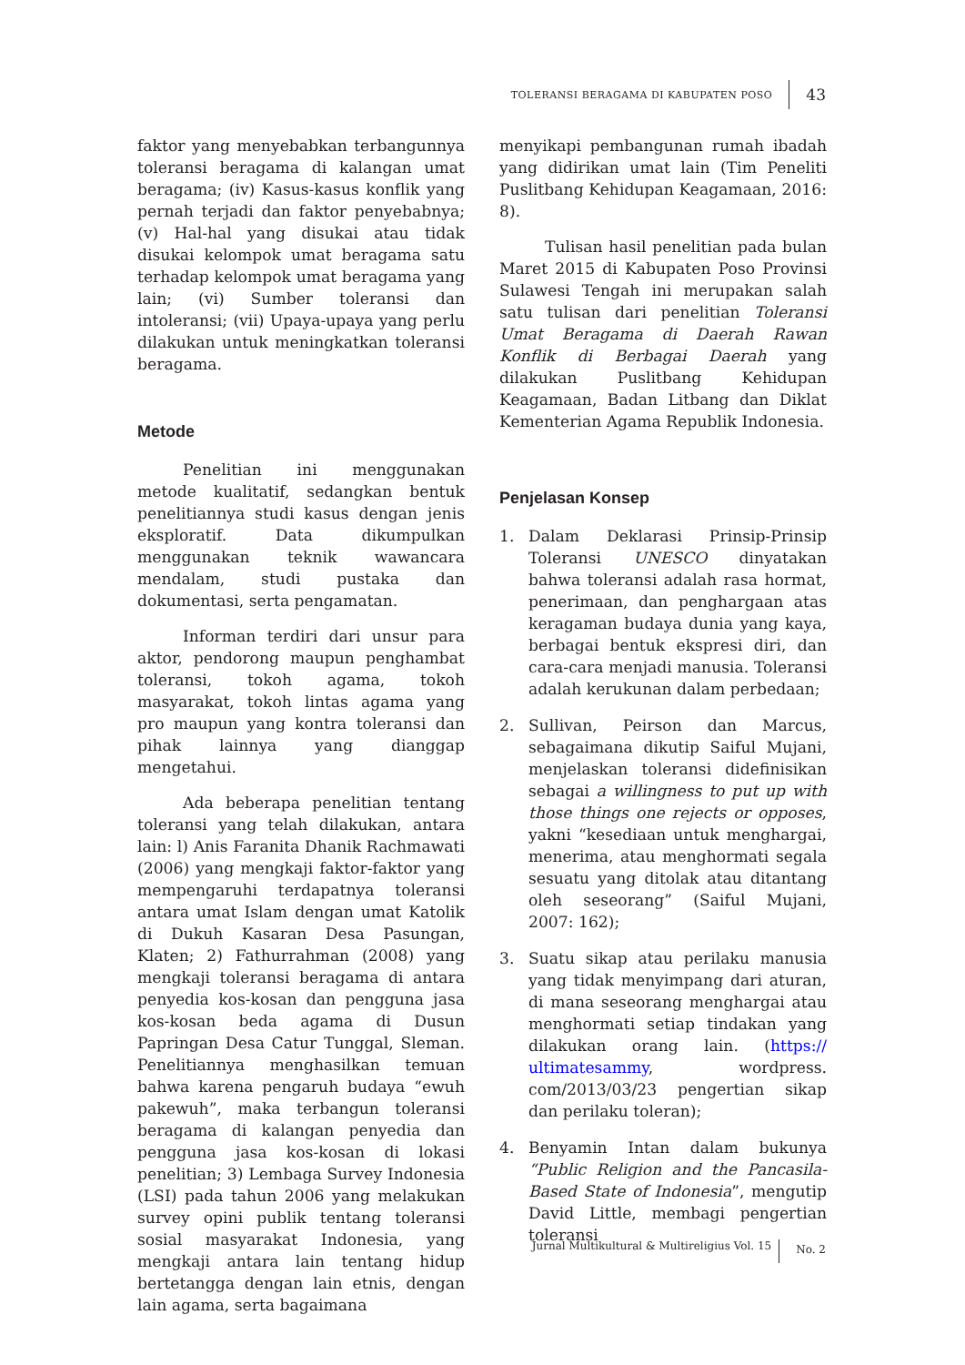TOLERANSI BERAGAMA DI KABUPATEN POSO 43
faktor yang menyebabkan terbangunnya toleransi beragama di kalangan umat beragama; (iv) Kasus-kasus konflik yang pernah terjadi dan faktor penyebabnya; (v) Hal-hal yang disukai atau tidak disukai kelompok umat beragama satu terhadap kelompok umat beragama yang lain; (vi) Sumber toleransi dan intoleransi; (vii) Upaya-upaya yang perlu dilakukan untuk meningkatkan toleransi beragama.
Metode
Penelitian ini menggunakan metode kualitatif, sedangkan bentuk penelitiannya studi kasus dengan jenis eksploratif. Data dikumpulkan menggunakan teknik wawancara mendalam, studi pustaka dan dokumentasi, serta pengamatan.
Informan terdiri dari unsur para aktor, pendorong maupun penghambat toleransi, tokoh agama, tokoh masyarakat, tokoh lintas agama yang pro maupun yang kontra toleransi dan pihak lainnya yang dianggap mengetahui.
Ada beberapa penelitian tentang toleransi yang telah dilakukan, antara lain: l) Anis Faranita Dhanik Rachmawati (2006) yang mengkaji faktor-faktor yang mempengaruhi terdapatnya toleransi antara umat Islam dengan umat Katolik di Dukuh Kasaran Desa Pasungan, Klaten; 2) Fathurrahman (2008) yang mengkaji toleransi beragama di antara penyedia kos-kosan dan pengguna jasa kos-kosan beda agama di Dusun Papringan Desa Catur Tunggal, Sleman. Penelitiannya menghasilkan temuan bahwa karena pengaruh budaya “ewuh pakewuh”, maka terbangun toleransi beragama di kalangan penyedia dan pengguna jasa kos-kosan di lokasi penelitian; 3) Lembaga Survey Indonesia (LSI) pada tahun 2006 yang melakukan survey opini publik tentang toleransi sosial masyarakat Indonesia, yang mengkaji antara lain tentang hidup bertetangga dengan lain etnis, dengan lain agama, serta bagaimana
menyikapi pembangunan rumah ibadah yang didirikan umat lain (Tim Peneliti Puslitbang Kehidupan Keagamaan, 2016: 8).
Tulisan hasil penelitian pada bulan Maret 2015 di Kabupaten Poso Provinsi Sulawesi Tengah ini merupakan salah satu tulisan dari penelitian Toleransi Umat Beragama di Daerah Rawan Konflik di Berbagai Daerah yang dilakukan Puslitbang Kehidupan Keagamaan, Badan Litbang dan Diklat Kementerian Agama Republik Indonesia.
Penjelasan Konsep
1. Dalam Deklarasi Prinsip-Prinsip Toleransi UNESCO dinyatakan bahwa toleransi adalah rasa hormat, penerimaan, dan penghargaan atas keragaman budaya dunia yang kaya, berbagai bentuk ekspresi diri, dan cara-cara menjadi manusia. Toleransi adalah kerukunan dalam perbedaan;
2. Sullivan, Peirson dan Marcus, sebagaimana dikutip Saiful Mujani, menjelaskan toleransi didefinisikan sebagai a willingness to put up with those things one rejects or opposes, yakni “kesediaan untuk menghargai, menerima, atau menghormati segala sesuatu yang ditolak atau ditantang oleh seseorang” (Saiful Mujani, 2007: 162);
3. Suatu sikap atau perilaku manusia yang tidak menyimpang dari aturan, di mana seseorang menghargai atau menghormati setiap tindakan yang dilakukan orang lain. (https:// ultimatesammy, wordpress. com/2013/03/23 pengertian sikap dan perilaku toleran);
4. Benyamin Intan dalam bukunya “Public Religion and the Pancasila-Based State of Indonesia”, mengutip David Little, membagi pengertian toleransi
Jurnal Multikultural & Multireligius Vol. 15 No. 2